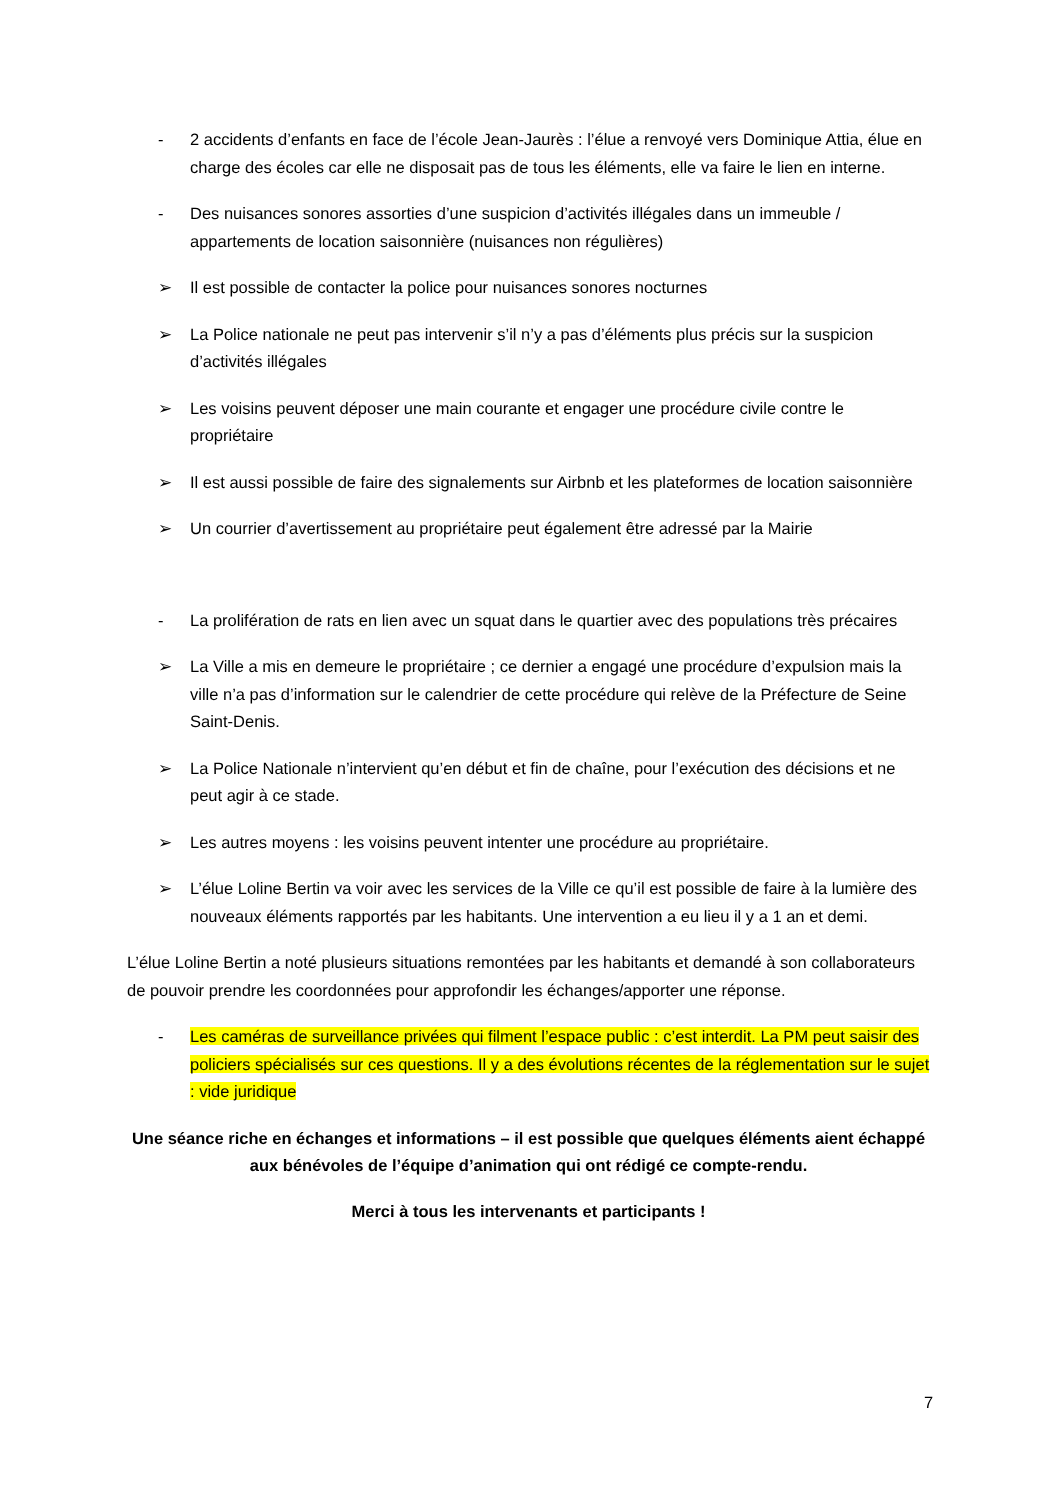- 2 accidents d’enfants en face de l’école Jean-Jaurès : l’élue a renvoyé vers Dominique Attia, élue en charge des écoles car elle ne disposait pas de tous les éléments, elle va faire le lien en interne.
- Des nuisances sonores assorties d’une suspicion d’activités illégales dans un immeuble / appartements de location saisonnière (nuisances non régulières)
➢ Il est possible de contacter la police pour nuisances sonores nocturnes
➢ La Police nationale ne peut pas intervenir s’il n’y a pas d’éléments plus précis sur la suspicion d’activités illégales
➢ Les voisins peuvent déposer une main courante et engager une procédure civile contre le propriétaire
➢ Il est aussi possible de faire des signalements sur Airbnb et les plateformes de location saisonnière
➢ Un courrier d’avertissement au propriétaire peut également être adressé par la Mairie
- La prolifération de rats en lien avec un squat dans le quartier avec des populations très précaires
➢ La Ville a mis en demeure le propriétaire ; ce dernier a engagé une procédure d’expulsion mais la ville n’a pas d’information sur le calendrier de cette procédure qui relève de la Préfecture de Seine Saint-Denis.
➢ La Police Nationale n’intervient qu’en début et fin de chaîne, pour l’exécution des décisions et ne peut agir à ce stade.
➢ Les autres moyens : les voisins peuvent intenter une procédure au propriétaire.
➢ L’élue Loline Bertin va voir avec les services de la Ville ce qu’il est possible de faire à la lumière des nouveaux éléments rapportés par les habitants. Une intervention a eu lieu il y a 1 an et demi.
L’élue Loline Bertin a noté plusieurs situations remontées par les habitants et demandé à son collaborateurs de pouvoir prendre les coordonnées pour approfondir les échanges/apporter une réponse.
- Les caméras de surveillance privées qui filment l’espace public : c’est interdit. La PM peut saisir des policiers spécialisés sur ces questions. Il y a des évolutions récentes de la réglementation sur le sujet : vide juridique
Une séance riche en échanges et informations – il est possible que quelques éléments aient échappé aux bénévoles de l’équipe d’animation qui ont rédigé ce compte-rendu.
Merci à tous les intervenants et participants !
7